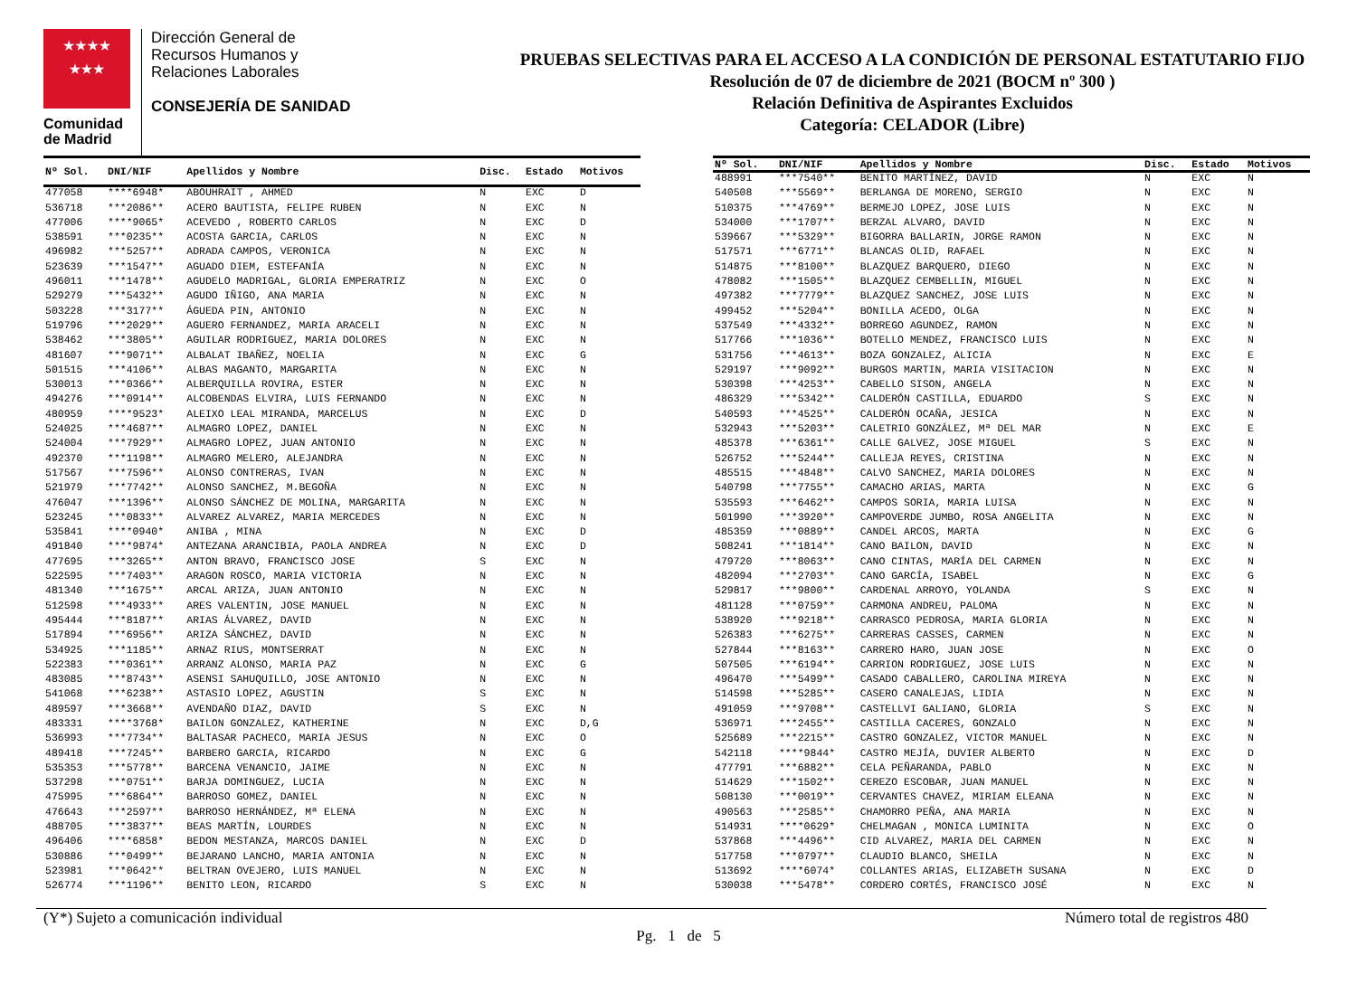★★★★
★★★
Comunidad
de Madrid
Dirección General de
Recursos Humanos y
Relaciones Laborales
CONSEJERÍA DE SANIDAD
PRUEBAS SELECTIVAS PARA EL ACCESO A LA CONDICIÓN DE PERSONAL ESTATUTARIO FIJO
Resolución de 07 de diciembre de 2021 (BOCM nº 300 )
Relación Definitiva de Aspirantes Excluidos
Categoría: CELADOR (Libre)
| Nº Sol. | DNI/NIF | Apellidos y Nombre | Disc. | Estado | Motivos |
| --- | --- | --- | --- | --- | --- |
| 477058 | ****6948* | ABOUHRAIT , AHMED | N | EXC | D |
| 536718 | ***2086** | ACERO BAUTISTA, FELIPE RUBEN | N | EXC | N |
| 477006 | ****9065* | ACEVEDO , ROBERTO CARLOS | N | EXC | D |
| 538591 | ***0235** | ACOSTA GARCIA, CARLOS | N | EXC | N |
| 496982 | ***5257** | ADRADA CAMPOS, VERONICA | N | EXC | N |
| 523639 | ***1547** | AGUADO DIEM, ESTEFANÍA | N | EXC | N |
| 496011 | ***1478** | AGUDELO MADRIGAL, GLORIA EMPERATRIZ | N | EXC | O |
| 529279 | ***5432** | AGUDO IÑIGO, ANA MARIA | N | EXC | N |
| 503228 | ***3177** | ÁGUEDA PIN, ANTONIO | N | EXC | N |
| 519796 | ***2029** | AGUERO FERNANDEZ, MARIA ARACELI | N | EXC | N |
| 538462 | ***3805** | AGUILAR RODRIGUEZ, MARIA DOLORES | N | EXC | N |
| 481607 | ***9071** | ALBALAT IBAÑEZ, NOELIA | N | EXC | G |
| 501515 | ***4106** | ALBAS MAGANTO, MARGARITA | N | EXC | N |
| 530013 | ***0366** | ALBERQUILLA ROVIRA, ESTER | N | EXC | N |
| 494276 | ***0914** | ALCOBENDAS ELVIRA, LUIS FERNANDO | N | EXC | N |
| 480959 | ****9523* | ALEIXO LEAL MIRANDA, MARCELUS | N | EXC | D |
| 524025 | ***4687** | ALMAGRO LOPEZ, DANIEL | N | EXC | N |
| 524004 | ***7929** | ALMAGRO LOPEZ, JUAN ANTONIO | N | EXC | N |
| 492370 | ***1198** | ALMAGRO MELERO, ALEJANDRA | N | EXC | N |
| 517567 | ***7596** | ALONSO CONTRERAS, IVAN | N | EXC | N |
| 521979 | ***7742** | ALONSO SANCHEZ, M.BEGOÑA | N | EXC | N |
| 476047 | ***1396** | ALONSO SÁNCHEZ DE MOLINA, MARGARITA | N | EXC | N |
| 523245 | ***0833** | ALVAREZ ALVAREZ, MARIA MERCEDES | N | EXC | N |
| 535841 | ****0940* | ANIBA , MINA | N | EXC | D |
| 491840 | ****9874* | ANTEZANA ARANCIBIA, PAOLA ANDREA | N | EXC | D |
| 477695 | ***3265** | ANTON BRAVO, FRANCISCO JOSE | S | EXC | N |
| 522595 | ***7403** | ARAGON ROSCO, MARIA VICTORIA | N | EXC | N |
| 481340 | ***1675** | ARCAL ARIZA, JUAN ANTONIO | N | EXC | N |
| 512598 | ***4933** | ARES VALENTIN, JOSE MANUEL | N | EXC | N |
| 495444 | ***8187** | ARIAS ÁLVAREZ, DAVID | N | EXC | N |
| 517894 | ***6956** | ARIZA SÁNCHEZ, DAVID | N | EXC | N |
| 534925 | ***1185** | ARNAZ RIUS, MONTSERRAT | N | EXC | N |
| 522383 | ***0361** | ARRANZ ALONSO, MARIA PAZ | N | EXC | G |
| 483085 | ***8743** | ASENSI SAHUQUILLO, JOSE ANTONIO | N | EXC | N |
| 541068 | ***6238** | ASTASIO LOPEZ, AGUSTIN | S | EXC | N |
| 489597 | ***3668** | AVENDAÑO DIAZ, DAVID | S | EXC | N |
| 483331 | ****3768* | BAILON GONZALEZ, KATHERINE | N | EXC | D,G |
| 536993 | ***7734** | BALTASAR PACHECO, MARIA JESUS | N | EXC | O |
| 489418 | ***7245** | BARBERO GARCIA, RICARDO | N | EXC | G |
| 535353 | ***5778** | BARCENA VENANCIO, JAIME | N | EXC | N |
| 537298 | ***0751** | BARJA DOMINGUEZ, LUCIA | N | EXC | N |
| 475995 | ***6864** | BARROSO GOMEZ, DANIEL | N | EXC | N |
| 476643 | ***2597** | BARROSO HERNÁNDEZ, Mª ELENA | N | EXC | N |
| 488705 | ***3837** | BEAS MARTÍN, LOURDES | N | EXC | N |
| 496406 | ****6858* | BEDON MESTANZA, MARCOS DANIEL | N | EXC | D |
| 530886 | ***0499** | BEJARANO LANCHO, MARIA ANTONIA | N | EXC | N |
| 523981 | ***0642** | BELTRAN OVEJERO, LUIS MANUEL | N | EXC | N |
| 526774 | ***1196** | BENITO LEON, RICARDO | S | EXC | N |
| Nº Sol. | DNI/NIF | Apellidos y Nombre | Disc. | Estado | Motivos |
| --- | --- | --- | --- | --- | --- |
| 488991 | ***7540** | BENITO MARTÍNEZ, DAVID | N | EXC | N |
| 540508 | ***5569** | BERLANGA DE MORENO, SERGIO | N | EXC | N |
| 510375 | ***4769** | BERMEJO LOPEZ, JOSE LUIS | N | EXC | N |
| 534000 | ***1707** | BERZAL ALVARO, DAVID | N | EXC | N |
| 539667 | ***5329** | BIGORRA BALLARIN, JORGE RAMON | N | EXC | N |
| 517571 | ***6771** | BLANCAS OLID, RAFAEL | N | EXC | N |
| 514875 | ***8100** | BLAZQUEZ BARQUERO, DIEGO | N | EXC | N |
| 478082 | ***1505** | BLAZQUEZ CEMBELLIN, MIGUEL | N | EXC | N |
| 497382 | ***7779** | BLAZQUEZ SANCHEZ, JOSE LUIS | N | EXC | N |
| 499452 | ***5204** | BONILLA ACEDO, OLGA | N | EXC | N |
| 537549 | ***4332** | BORREGO AGUNDEZ, RAMON | N | EXC | N |
| 517766 | ***1036** | BOTELLO MENDEZ, FRANCISCO LUIS | N | EXC | N |
| 531756 | ***4613** | BOZA GONZALEZ, ALICIA | N | EXC | E |
| 529197 | ***9092** | BURGOS MARTIN, MARIA VISITACION | N | EXC | N |
| 530398 | ***4253** | CABELLO SISON, ANGELA | N | EXC | N |
| 486329 | ***5342** | CALDERÓN CASTILLA, EDUARDO | S | EXC | N |
| 540593 | ***4525** | CALDERÓN OCAÑA, JESICA | N | EXC | N |
| 532943 | ***5203** | CALETRIO GONZÁLEZ, Mª DEL MAR | N | EXC | E |
| 485378 | ***6361** | CALLE GALVEZ, JOSE MIGUEL | S | EXC | N |
| 526752 | ***5244** | CALLEJA REYES, CRISTINA | N | EXC | N |
| 485515 | ***4848** | CALVO SANCHEZ, MARIA DOLORES | N | EXC | N |
| 540798 | ***7755** | CAMACHO ARIAS, MARTA | N | EXC | G |
| 535593 | ***6462** | CAMPOS SORIA, MARIA LUISA | N | EXC | N |
| 501990 | ***3920** | CAMPOVERDE JUMBO, ROSA ANGELITA | N | EXC | N |
| 485359 | ***0889** | CANDEL ARCOS, MARTA | N | EXC | G |
| 508241 | ***1814** | CANO BAILON, DAVID | N | EXC | N |
| 479720 | ***8063** | CANO CINTAS, MARÍA DEL CARMEN | N | EXC | N |
| 482094 | ***2703** | CANO GARCÍA, ISABEL | N | EXC | G |
| 529817 | ***9800** | CARDENAL ARROYO, YOLANDA | S | EXC | N |
| 481128 | ***0759** | CARMONA ANDREU, PALOMA | N | EXC | N |
| 538920 | ***9218** | CARRASCO PEDROSA, MARIA GLORIA | N | EXC | N |
| 526383 | ***6275** | CARRERAS CASSES, CARMEN | N | EXC | N |
| 527844 | ***8163** | CARRERO HARO, JUAN JOSE | N | EXC | O |
| 507505 | ***6194** | CARRION RODRIGUEZ, JOSE LUIS | N | EXC | N |
| 496470 | ***5499** | CASADO CABALLERO, CAROLINA MIREYA | N | EXC | N |
| 514598 | ***5285** | CASERO CANALEJAS, LIDIA | N | EXC | N |
| 491059 | ***9708** | CASTELLVI GALIANO, GLORIA | S | EXC | N |
| 536971 | ***2455** | CASTILLA CACERES, GONZALO | N | EXC | N |
| 525689 | ***2215** | CASTRO GONZALEZ, VICTOR MANUEL | N | EXC | N |
| 542118 | ****9844* | CASTRO MEJÍA, DUVIER ALBERTO | N | EXC | D |
| 477791 | ***6882** | CELA PEÑARANDA, PABLO | N | EXC | N |
| 514629 | ***1502** | CEREZO ESCOBAR, JUAN MANUEL | N | EXC | N |
| 508130 | ***0019** | CERVANTES CHAVEZ, MIRIAM ELEANA | N | EXC | N |
| 490563 | ***2585** | CHAMORRO PEÑA, ANA MARIA | N | EXC | N |
| 514931 | ****0629* | CHELMAGAN , MONICA LUMINITA | N | EXC | O |
| 537868 | ***4496** | CID ALVAREZ, MARIA DEL CARMEN | N | EXC | N |
| 517758 | ***0797** | CLAUDIO BLANCO, SHEILA | N | EXC | N |
| 513692 | ****6074* | COLLANTES ARIAS, ELIZABETH SUSANA | N | EXC | D |
| 530038 | ***5478** | CORDERO CORTÉS, FRANCISCO JOSÉ | N | EXC | N |
(Y*) Sujeto a comunicación individual Número total de registros 480
Pg. 1 de 5